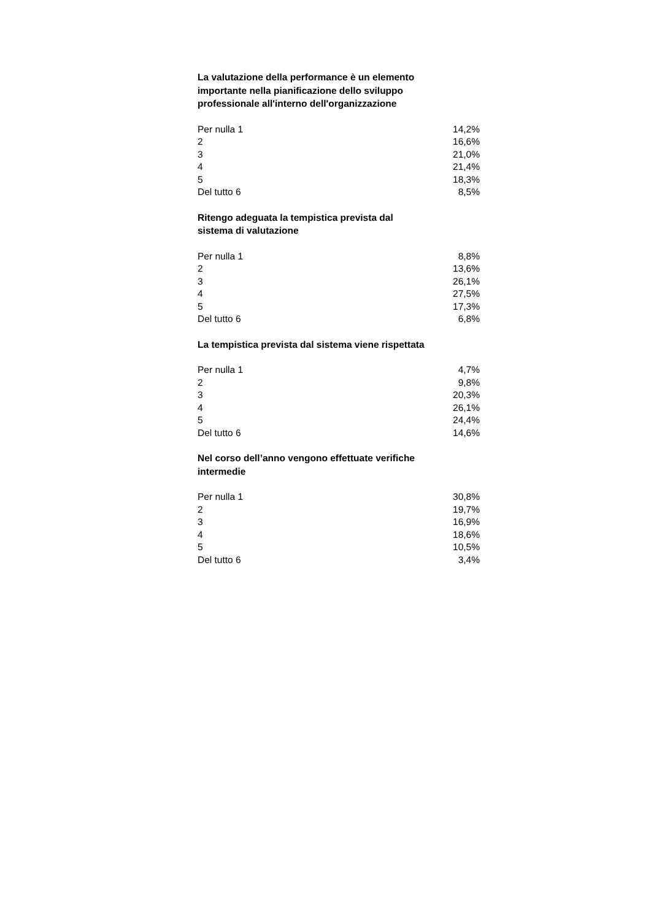La valutazione della performance è un elemento importante nella pianificazione dello sviluppo professionale all'interno dell'organizzazione
| Per nulla 1 | 14,2% |
| 2 | 16,6% |
| 3 | 21,0% |
| 4 | 21,4% |
| 5 | 18,3% |
| Del tutto 6 | 8,5% |
Ritengo adeguata la tempistica prevista dal sistema di valutazione
| Per nulla 1 | 8,8% |
| 2 | 13,6% |
| 3 | 26,1% |
| 4 | 27,5% |
| 5 | 17,3% |
| Del tutto 6 | 6,8% |
La tempistica prevista dal sistema viene rispettata
| Per nulla 1 | 4,7% |
| 2 | 9,8% |
| 3 | 20,3% |
| 4 | 26,1% |
| 5 | 24,4% |
| Del tutto 6 | 14,6% |
Nel corso dell’anno vengono effettuate verifiche intermedie
| Per nulla 1 | 30,8% |
| 2 | 19,7% |
| 3 | 16,9% |
| 4 | 18,6% |
| 5 | 10,5% |
| Del tutto 6 | 3,4% |